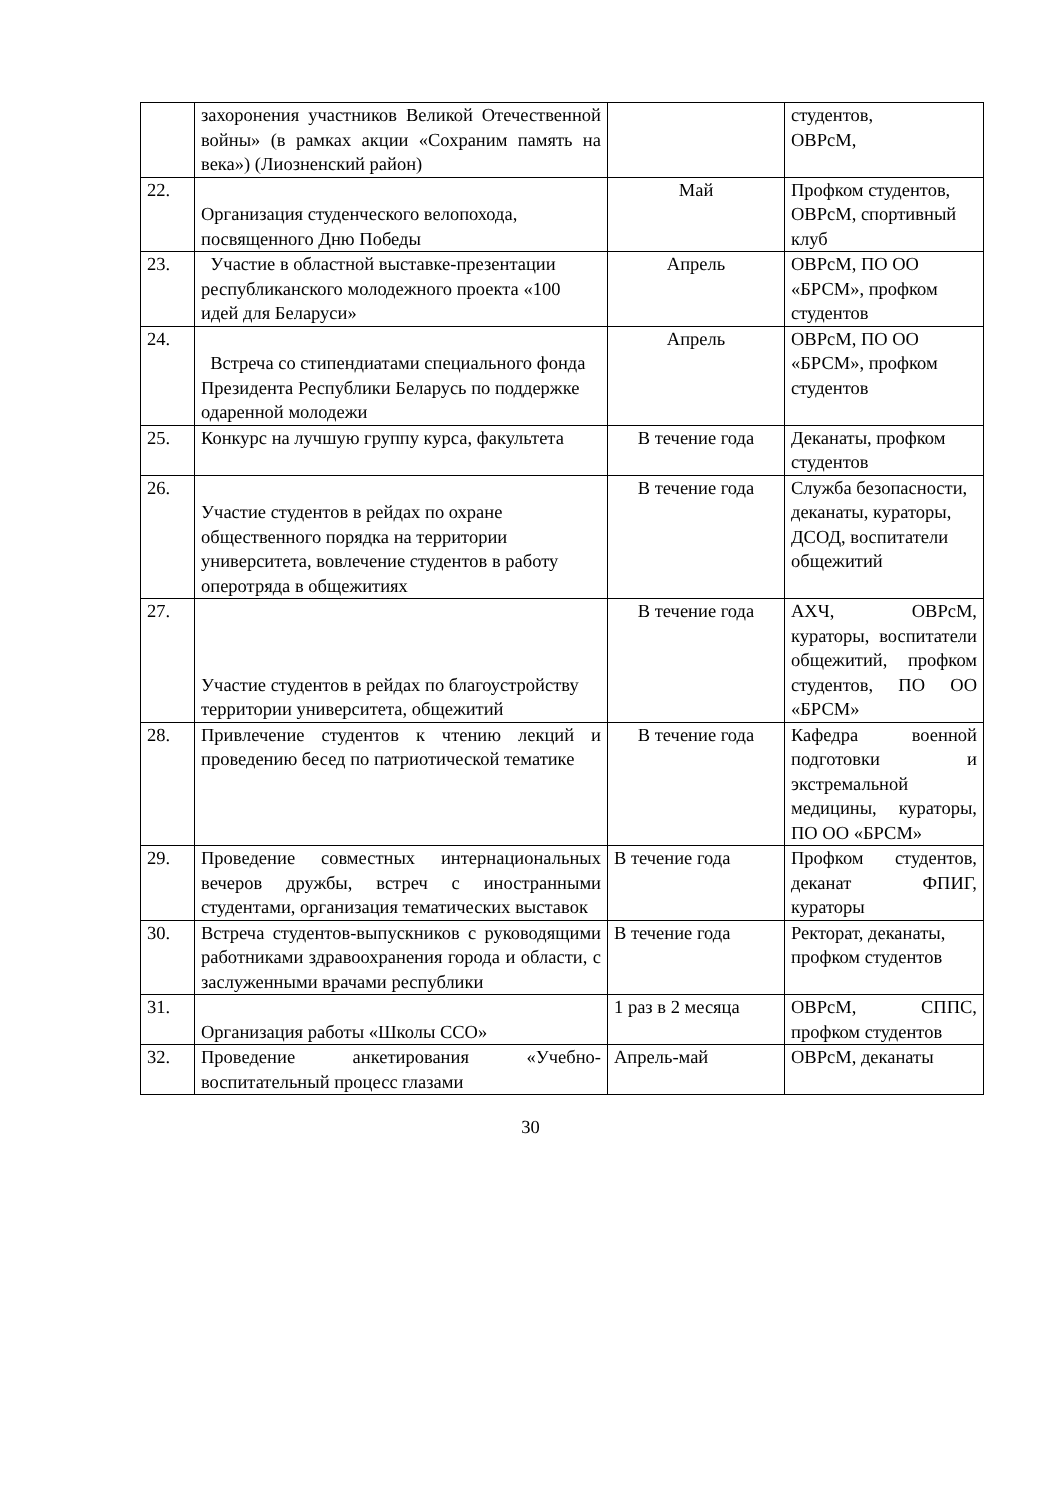| | захоронения участников Великой Отечественной войны» (в рамках акции «Сохраним память на века») (Лиозненский район) | | студентов, ОВРсМ, |
| 22. | Организация студенческого велопохода, посвященного Дню Победы | Май | Профком студентов, ОВРсМ, спортивный клуб |
| 23. | Участие в областной выставке-презентации республиканского молодежного проекта «100 идей для Беларуси» | Апрель | ОВРсМ, ПО ОО «БРСМ», профком студентов |
| 24. | Встреча со стипендиатами специального фонда Президента Республики Беларусь по поддержке одаренной молодежи | Апрель | ОВРсМ, ПО ОО «БРСМ», профком студентов |
| 25. | Конкурс на лучшую группу курса, факультета | В течение года | Деканаты, профком студентов |
| 26. | Участие студентов в рейдах по охране общественного порядка на территории университета, вовлечение студентов в работу оперотряда в общежитиях | В течение года | Служба безопасности, деканаты, кураторы, ДСОД, воспитатели общежитий |
| 27. | Участие студентов в рейдах по благоустройству территории университета, общежитий | В течение года | АХЧ, ОВРсМ, кураторы, воспитатели общежитий, профком студентов, ПО ОО «БРСМ» |
| 28. | Привлечение студентов к чтению лекций и проведению бесед по патриотической тематике | В течение года | Кафедра военной подготовки и экстремальной медицины, кураторы, ПО ОО «БРСМ» |
| 29. | Проведение совместных интернациональных вечеров дружбы, встреч с иностранными студентами, организация тематических выставок | В течение года | Профком студентов, деканат ФПИГ, кураторы |
| 30. | Встреча студентов-выпускников с руководящими работниками здравоохранения города и области, с заслуженными врачами республики | В течение года | Ректорат, деканаты, профком студентов |
| 31. | Организация работы «Школы ССО» | 1 раз в 2 месяца | ОВРсМ, СППС, профком студентов |
| 32. | Проведение анкетирования «Учебно-воспитательный процесс глазами | Апрель-май | ОВРсМ, деканаты |
30